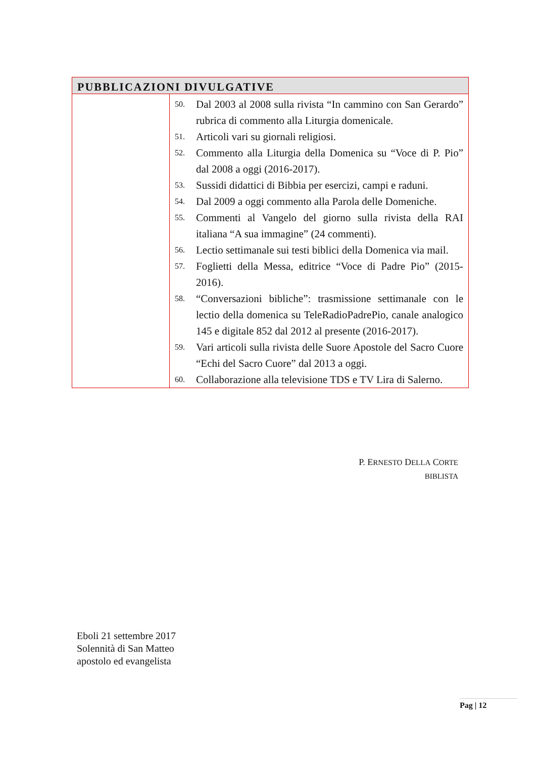| PUBBLICAZIONI DIVULGATIVE | |
| --- | --- |
| | 50. Dal 2003 al 2008 sulla rivista “In cammino con San Gerardo” rubrica di commento alla Liturgia domenicale. 51. Articoli vari su giornali religiosi. 52. Commento alla Liturgia della Domenica su “Voce di P. Pio” dal 2008 a oggi (2016-2017). 53. Sussidi didattici di Bibbia per esercizi, campi e raduni. 54. Dal 2009 a oggi commento alla Parola delle Domeniche. 55. Commenti al Vangelo del giorno sulla rivista della RAI italiana “A sua immagine” (24 commenti). 56. Lectio settimanale sui testi biblici della Domenica via mail. 57. Foglietti della Messa, editrice “Voce di Padre Pio” (2015-2016). 58. “Conversazioni bibliche”: trasmissione settimanale con le lectio della domenica su TeleRadioPadrePio, canale analogico 145 e digitale 852 dal 2012 al presente (2016-2017). 59. Vari articoli sulla rivista delle Suore Apostole del Sacro Cuore “Echi del Sacro Cuore” dal 2013 a oggi. 60. Collaborazione alla televisione TDS e TV Lira di Salerno. |
P. ERNESTO DELLA CORTE
BIBLISTA
Eboli 21 settembre 2017
Solennità di San Matteo
apostolo ed evangelista
Pag | 12